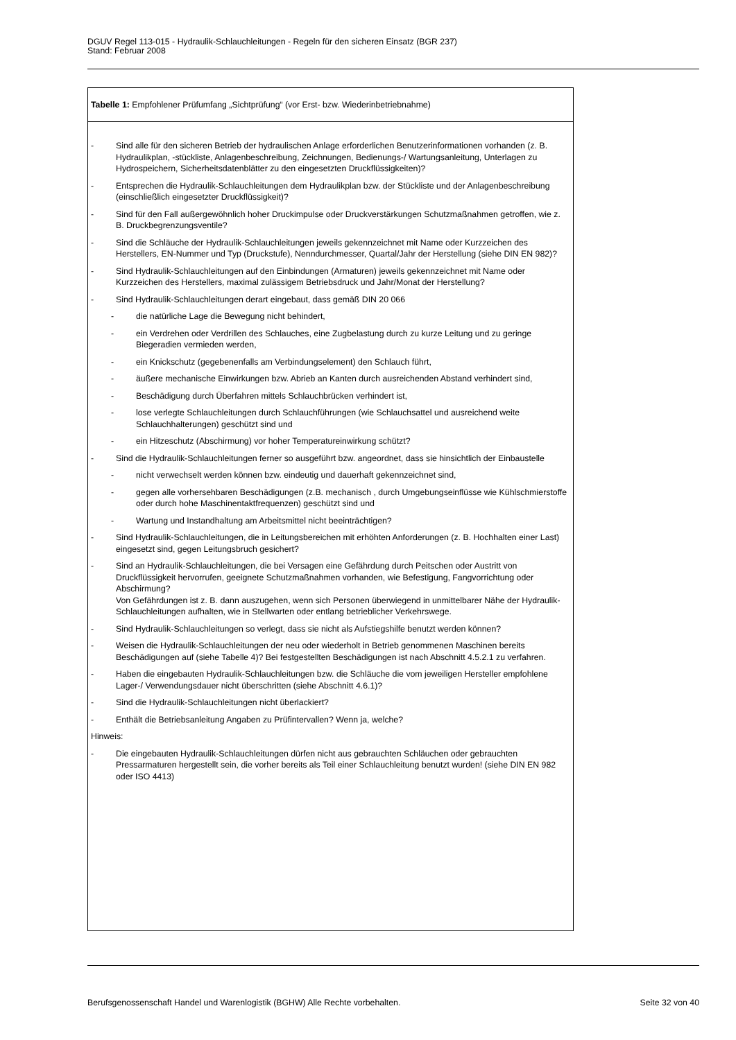DGUV Regel 113-015 - Hydraulik-Schlauchleitungen - Regeln für den sicheren Einsatz (BGR 237)
Stand: Februar 2008
| Tabelle 1: Empfohlener Prüfumfang „Sichtprüfung“ (vor Erst- bzw. Wiederinbetriebnahme) |
| - Sind alle für den sicheren Betrieb der hydraulischen Anlage erforderlichen Benutzerinformationen vorhanden (z. B. Hydraulikplan, -stückliste, Anlagenbeschreibung, Zeichnungen, Bedienungs-/ Wartungsanleitung, Unterlagen zu Hydrospeichern, Sicherheitsdatenblätter zu den eingesetzten Druckflüssigkeiten)? - Entsprechen die Hydraulik-Schlauchleitungen dem Hydraulikplan bzw. der Stückliste und der Anlagenbeschreibung (einschließlich eingesetzter Druckflüssigkeit)? - Sind für den Fall außergewöhnlich hoher Druckimpulse oder Druckverstärkungen Schutzmaßnahmen getroffen, wie z. B. Druckbegrenzungsventile? - Sind die Schläuche der Hydraulik-Schlauchleitungen jeweils gekennzeichnet mit Name oder Kurzzeichen des Herstellers, EN-Nummer und Typ (Druckstufe), Nenndurchmesser, Quartal/Jahr der Herstellung (siehe DIN EN 982)? - Sind Hydraulik-Schlauchleitungen auf den Einbindungen (Armaturen) jeweils gekennzeichnet mit Name oder Kurzzeichen des Herstellers, maximal zulässigem Betriebsdruck und Jahr/Monat der Herstellung? - Sind Hydraulik-Schlauchleitungen derart eingebaut, dass gemäß DIN 20 066 - die natürliche Lage die Bewegung nicht behindert, - ein Verdrehen oder Verdrillen des Schlauches, eine Zugbelastung durch zu kurze Leitung und zu geringe Biegeradien vermieden werden, - ein Knickschutz (gegebenenfalls am Verbindungselement) den Schlauch führt, - äußere mechanische Einwirkungen bzw. Abrieb an Kanten durch ausreichenden Abstand verhindert sind, - Beschädigung durch Überfahren mittels Schlauchbrücken verhindert ist, - lose verlegte Schlauchleitungen durch Schlauchführungen (wie Schlauchsattel und ausreichend weite Schlauchhalterungen) geschützt sind und - ein Hitzeschutz (Abschirmung) vor hoher Temperatureinwirkung schützt? - Sind die Hydraulik-Schlauchleitungen ferner so ausgeführt bzw. angeordnet, dass sie hinsichtlich der Einbaustelle - nicht verwechselt werden können bzw. eindeutig und dauerhaft gekennzeichnet sind, - gegen alle vorhersehbaren Beschädigungen (z.B. mechanisch , durch Umgebungseinflüsse wie Kühlschmierstoffe oder durch hohe Maschinentaktfrequenzen) geschützt sind und - Wartung und Instandhaltung am Arbeitsmittel nicht beeinträchtigen? - Sind Hydraulik-Schlauchleitungen, die in Leitungsbereichen mit erhöhten Anforderungen (z. B. Hochhalten einer Last) eingesetzt sind, gegen Leitungsbruch gesichert? - Sind an Hydraulik-Schlauchleitungen, die bei Versagen eine Gefährdung durch Peitschen oder Austritt von Druckflüssigkeit hervorrufen, geeignete Schutzmaßnahmen vorhanden, wie Befestigung, Fangvorrichtung oder Abschirmung? Von Gefährdungen ist z. B. dann auszugehen, wenn sich Personen überwiegend in unmittelbarer Nähe der Hydraulik-Schlauchleitungen aufhalten, wie in Stellwarten oder entlang betrieblicher Verkehrswege. - Sind Hydraulik-Schlauchleitungen so verlegt, dass sie nicht als Aufstiegshilfe benutzt werden können? - Weisen die Hydraulik-Schlauchleitungen der neu oder wiederholt in Betrieb genommenen Maschinen bereits Beschädigungen auf (siehe Tabelle 4)? Bei festgestellten Beschädigungen ist nach Abschnitt 4.5.2.1 zu verfahren. - Haben die eingebauten Hydraulik-Schlauchleitungen bzw. die Schläuche die vom jeweiligen Hersteller empfohlene Lager-/ Verwendungsdauer nicht überschritten (siehe Abschnitt 4.6.1)? - Sind die Hydraulik-Schlauchleitungen nicht überlackiert? - Enthält die Betriebsanleitung Angaben zu Prüfintervallen? Wenn ja, welche? Hinweis: - Die eingebauten Hydraulik-Schlauchleitungen dürfen nicht aus gebrauchten Schläuchen oder gebrauchten Pressarmaturen hergestellt sein, die vorher bereits als Teil einer Schlauchleitung benutzt wurden! (siehe DIN EN 982 oder ISO 4413) |
Berufsgenossenschaft Handel und Warenlogistik (BGHW) Alle Rechte vorbehalten. Seite 32 von 40